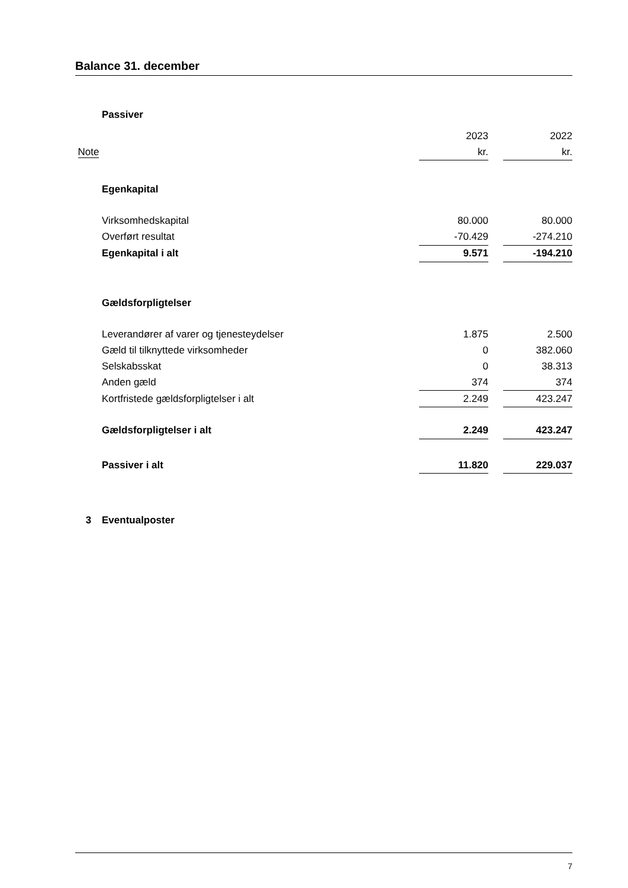Balance 31. december
| | Passiver | | | |
| | | 2023 | | 2022 |
| Note | | kr. | | kr. |
| | Egenkapital | | | |
| | Virksomhedskapital | 80.000 | | 80.000 |
| | Overført resultat | -70.429 | | -274.210 |
| | Egenkapital i alt | 9.571 | | -194.210 |
| | Gældsforpligtelser | | | |
| | Leverandører af varer og tjenesteydelser | 1.875 | | 2.500 |
| | Gæld til tilknyttede virksomheder | 0 | | 382.060 |
| | Selskabsskat | 0 | | 38.313 |
| | Anden gæld | 374 | | 374 |
| | Kortfristede gældsforpligtelser i alt | 2.249 | | 423.247 |
| | Gældsforpligtelser i alt | 2.249 | | 423.247 |
| | Passiver i alt | 11.820 | | 229.037 |
| 3 | Eventualposter | | | |
7